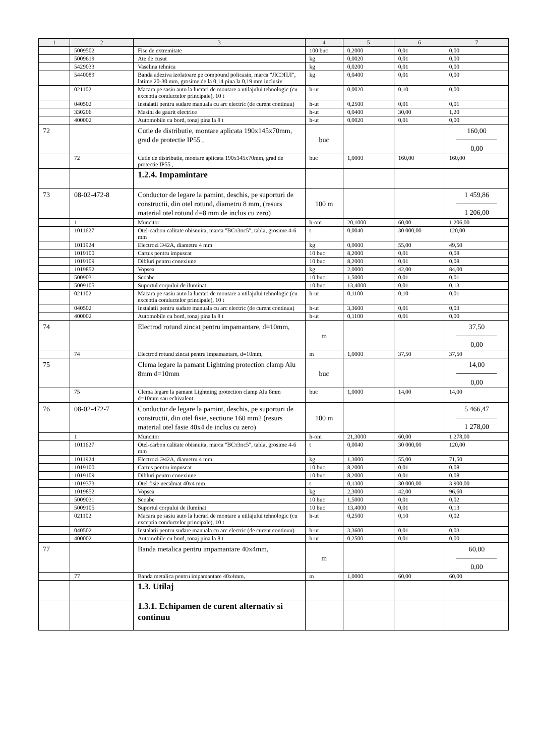| 1 | 2 | 3 | 4 | 5 | 6 | 7 |
| --- | --- | --- | --- | --- | --- | --- |
| | 5009502 | Fise de extremitate | 100 buc | 0,2000 | 0,01 | 0,00 |
| | 5009619 | Ate de cusut | kg | 0,0020 | 0,01 | 0,00 |
| | 5429033 | Vaselina tehnica | kg | 0,0200 | 0,01 | 0,00 |
| | 5440089 | Banda adeziva izolatoare pe compound policasin, marca "ЛСЭПЛ", latime 20-30 mm, grosime de la 0,14 pina la 0,19 mm inclusiv | kg | 0,0400 | 0,01 | 0,00 |
| | 021102 | Macara pe sasiu auto la lucrari de montare a utilajului tehnologic (cu exceptia conductelor principale), 10 t | h-ut | 0,0020 | 0,10 | 0,00 |
| | 040502 | Instalatii pentru sudare manuala cu arc electric (de curent continuu) | h-ut | 0,2500 | 0,01 | 0,01 |
| | 330206 | Masini de gaurit electrice | h-ut | 0,0400 | 30,00 | 1,20 |
| | 400002 | Automobile cu bord, tonaj pina la 8 t | h-ut | 0,0020 | 0,01 | 0,00 |
| 72 | | Cutie de distributie, montare aplicata 190x145x70mm, grad de protectie IP55 , | buc | | | 160,00 0,00 |
| | 72 | Cutie de distributie, montare aplicata 190x145x70mm, grad de protectie IP55 , | buc | 1,0000 | 160,00 | 160,00 |
| | | 1.2.4. Impamintare | | | | |
| 73 | 08-02-472-8 | Conductor de legare la pamint, deschis, pe suporturi de constructii, din otel rotund, diametru 8 mm, (resurs material otel rotund d=8 mm de inclus cu zero) | 100 m | | | 1 459,86 1 206,00 |
| | 1 | Muncitor | h-om | 20,1000 | 60,00 | 1 206,00 |
| | 1011627 | Otel-carbon calitate obisnuita, marca "ВСт3пс5", tabla, grosime 4-6 mm | t | 0,0040 | 30 000,00 | 120,00 |
| | 1011924 | Electrozi Э42А, diametru 4 mm | kg | 0,9000 | 55,00 | 49,50 |
| | 1019100 | Cartus pentru impuscat | 10 buc | 8,2000 | 0,01 | 0,08 |
| | 1019109 | Dibluri pentru conexiune | 10 buc | 8,2000 | 0,01 | 0,08 |
| | 1019852 | Vopsea | kg | 2,0000 | 42,00 | 84,00 |
| | 5009031 | Scoabe | 10 buc | 1,5000 | 0,01 | 0,01 |
| | 5009105 | Suportul corpului de iluminat | 10 buc | 13,4000 | 0,01 | 0,13 |
| | 021102 | Macara pe sasiu auto la lucrari de montare a utilajului tehnologic (cu exceptia conductelor principale), 10 t | h-ut | 0,1100 | 0,10 | 0,01 |
| | 040502 | Instalatii pentru sudare manuala cu arc electric (de curent continuu) | h-ut | 3,3600 | 0,01 | 0,03 |
| | 400002 | Automobile cu bord, tonaj pina la 8 t | h-ut | 0,1100 | 0,01 | 0,00 |
| 74 | | Electrod rotund zincat pentru impamantare, d=10mm, | m | | | 37,50 0,00 |
| | 74 | Electrod rotund zincat pentru impamantare, d=10mm, | m | 1,0000 | 37,50 | 37,50 |
| 75 | | Clema legare la pamant Lightning protection clamp Alu 8mm d=10mm | buc | | | 14,00 0,00 |
| | 75 | Clema legare la pamant Lightning protection clamp Alu 8mm d=10mm sau echivalent | buc | 1,0000 | 14,00 | 14,00 |
| 76 | 08-02-472-7 | Conductor de legare la pamint, deschis, pe suporturi de constructii, din otel fisie, sectiune 160 mm2 (resurs material otel fasie 40x4 de inclus cu zero) | 100 m | | | 5 466,47 1 278,00 |
| | 1 | Muncitor | h-om | 21,3000 | 60,00 | 1 278,00 |
| | 1011627 | Otel-carbon calitate obisnuita, marca "ВСт3пс5", tabla, grosime 4-6 mm | t | 0,0040 | 30 000,00 | 120,00 |
| | 1011924 | Electrozi Э42А, diametru 4 mm | kg | 1,3000 | 55,00 | 71,50 |
| | 1019100 | Cartus pentru impuscat | 10 buc | 8,2000 | 0,01 | 0,08 |
| | 1019109 | Dibluri pentru conexiune | 10 buc | 8,2000 | 0,01 | 0,08 |
| | 1019373 | Otel fisie necalmat 40x4 mm | t | 0,1300 | 30 000,00 | 3 900,00 |
| | 1019852 | Vopsea | kg | 2,3000 | 42,00 | 96,60 |
| | 5009031 | Scoabe | 10 buc | 1,5000 | 0,01 | 0,02 |
| | 5009105 | Suportul corpului de iluminat | 10 buc | 13,4000 | 0,01 | 0,13 |
| | 021102 | Macara pe sasiu auto la lucrari de montare a utilajului tehnologic (cu exceptia conductelor principale), 10 t | h-ut | 0,2500 | 0,10 | 0,02 |
| | 040502 | Instalatii pentru sudare manuala cu arc electric (de curent continuu) | h-ut | 3,3600 | 0,01 | 0,03 |
| | 400002 | Automobile cu bord, tonaj pina la 8 t | h-ut | 0,2500 | 0,01 | 0,00 |
| 77 | | Banda metalica pentru impamantare 40x4mm, | m | | | 60,00 0,00 |
| | 77 | Banda metalica pentru impamantare 40x4mm, | m | 1,0000 | 60,00 | 60,00 |
| | | 1.3. Utilaj | | | | |
| | | 1.3.1. Echipamen de curent alternativ si continuu | | | | |